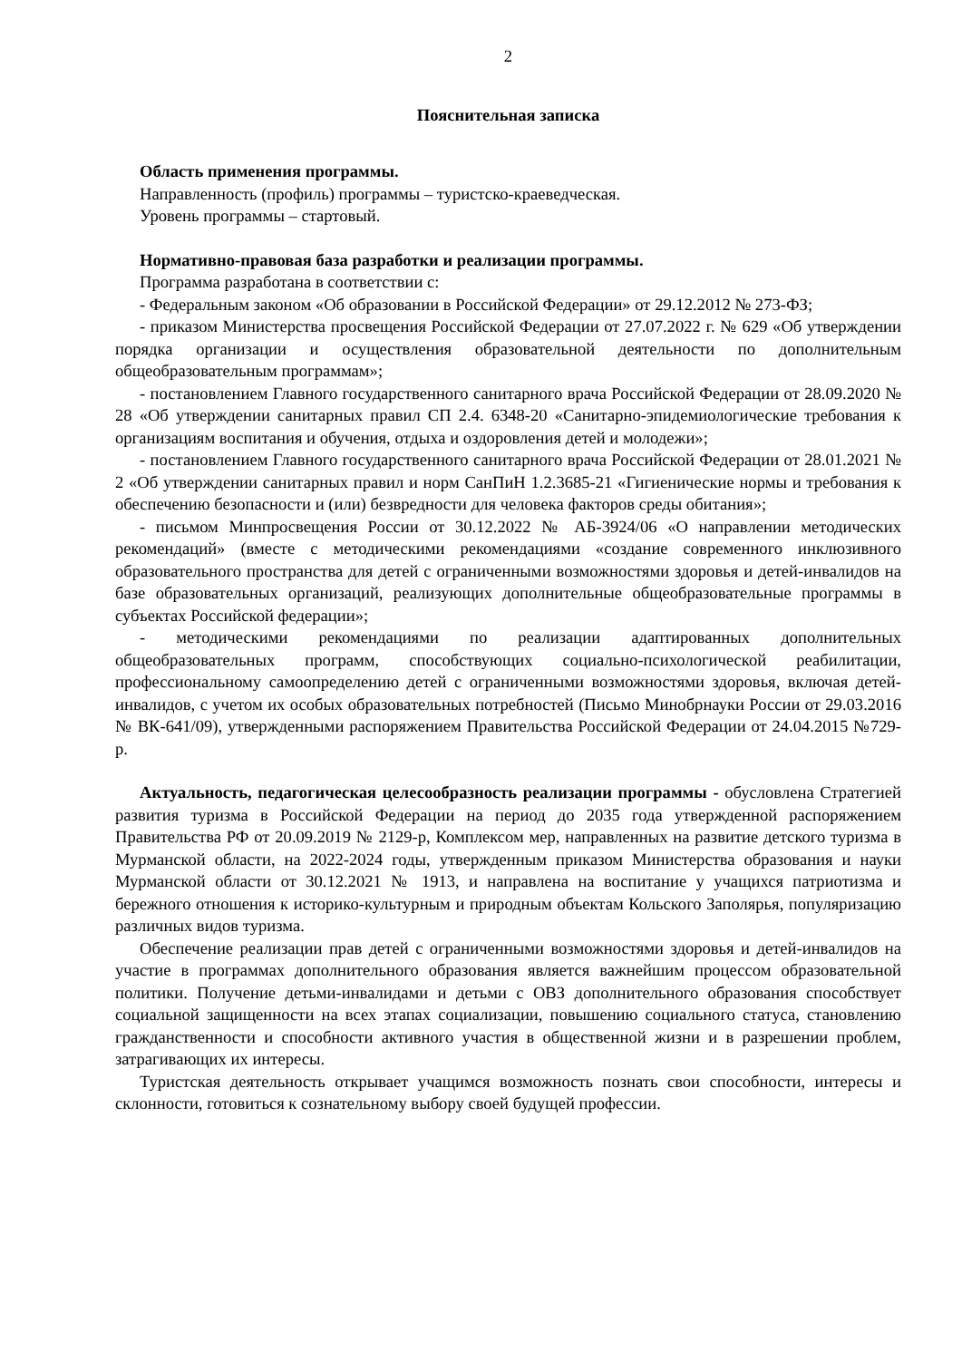2
Пояснительная записка
Область применения программы.
Направленность (профиль) программы – туристско-краеведческая.
Уровень программы – стартовый.
Нормативно-правовая база разработки и реализации программы.
Программа разработана в соответствии с:
- Федеральным законом «Об образовании в Российской Федерации» от 29.12.2012 № 273-ФЗ;
- приказом Министерства просвещения Российской Федерации от 27.07.2022 г. № 629 «Об утверждении порядка организации и осуществления образовательной деятельности по дополнительным общеобразовательным программам»;
- постановлением Главного государственного санитарного врача Российской Федерации от 28.09.2020 № 28 «Об утверждении санитарных правил СП 2.4. 6348-20 «Санитарно-эпидемиологические требования к организациям воспитания и обучения, отдыха и оздоровления детей и молодежи»;
- постановлением Главного государственного санитарного врача Российской Федерации от 28.01.2021 № 2 «Об утверждении санитарных правил и норм СанПиН 1.2.3685-21 «Гигиенические нормы и требования к обеспечению безопасности и (или) безвредности для человека факторов среды обитания»;
- письмом Минпросвещения России от 30.12.2022 № АБ-3924/06 «О направлении методических рекомендаций» (вместе с методическими рекомендациями «создание современного инклюзивного образовательного пространства для детей с ограниченными возможностями здоровья и детей-инвалидов на базе образовательных организаций, реализующих дополнительные общеобразовательные программы в субъектах Российской федерации»;
- методическими рекомендациями по реализации адаптированных дополнительных общеобразовательных программ, способствующих социально-психологической реабилитации, профессиональному самоопределению детей с ограниченными возможностями здоровья, включая детей-инвалидов, с учетом их особых образовательных потребностей (Письмо Минобрнауки России от 29.03.2016 № ВК-641/09), утвержденными распоряжением Правительства Российской Федерации от 24.04.2015 №729-р.
Актуальность, педагогическая целесообразность реализации программы - обусловлена Стратегией развития туризма в Российской Федерации на период до 2035 года утвержденной распоряжением Правительства РФ от 20.09.2019 № 2129-р, Комплексом мер, направленных на развитие детского туризма в Мурманской области, на 2022-2024 годы, утвержденным приказом Министерства образования и науки Мурманской области от 30.12.2021 № 1913, и направлена на воспитание у учащихся патриотизма и бережного отношения к историко-культурным и природным объектам Кольского Заполярья, популяризацию различных видов туризма.
Обеспечение реализации прав детей с ограниченными возможностями здоровья и детей-инвалидов на участие в программах дополнительного образования является важнейшим процессом образовательной политики. Получение детьми-инвалидами и детьми с ОВЗ дополнительного образования способствует социальной защищенности на всех этапах социализации, повышению социального статуса, становлению гражданственности и способности активного участия в общественной жизни и в разрешении проблем, затрагивающих их интересы.
Туристская деятельность открывает учащимся возможность познать свои способности, интересы и склонности, готовиться к сознательному выбору своей будущей профессии.